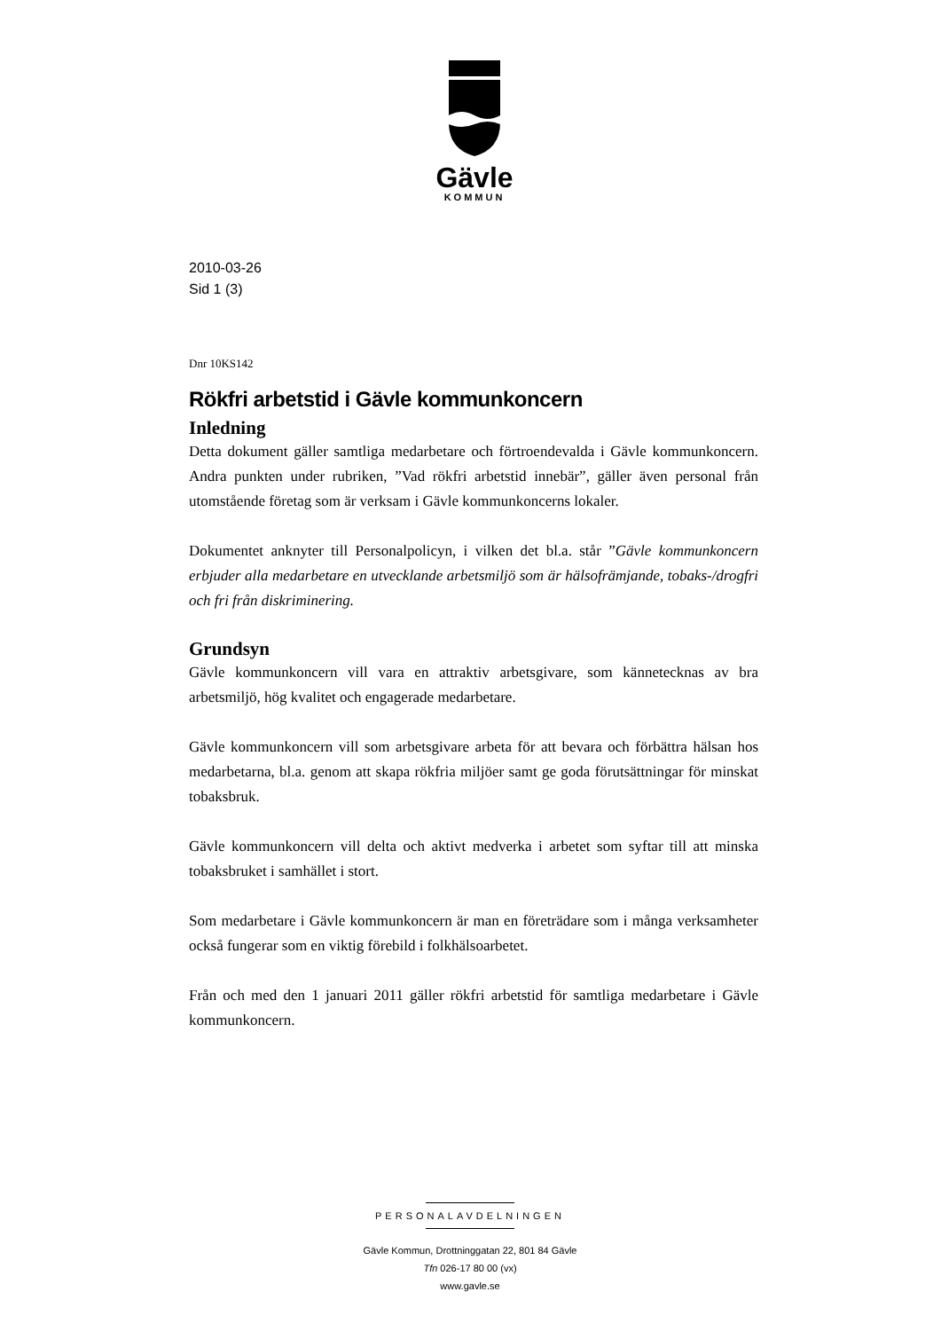Gävle
KOMMUN
2010-03-26
Sid 1 (3)
Dnr 10KS142
Rökfri arbetstid i Gävle kommunkoncern
Inledning
Detta dokument gäller samtliga medarbetare och förtroendevalda i Gävle kommunkoncern. Andra punkten under rubriken, ”Vad rökfri arbetstid innebär”, gäller även personal från utomstående företag som är verksam i Gävle kommunkoncerns lokaler.
Dokumentet anknyter till Personalpolicyn, i vilken det bl.a. står ”Gävle kommunkoncern erbjuder alla medarbetare en utvecklande arbetsmiljö som är hälsofrämjande, tobaks-/drogfri och fri från diskriminering.
Grundsyn
Gävle kommunkoncern vill vara en attraktiv arbetsgivare, som kännetecknas av bra arbetsmiljö, hög kvalitet och engagerade medarbetare.
Gävle kommunkoncern vill som arbetsgivare arbeta för att bevara och förbättra hälsan hos medarbetarna, bl.a. genom att skapa rökfria miljöer samt ge goda förutsättningar för minskat tobaksbruk.
Gävle kommunkoncern vill delta och aktivt medverka i arbetet som syftar till att minska tobaksbruket i samhället i stort.
Som medarbetare i Gävle kommunkoncern är man en företrädare som i många verksamheter också fungerar som en viktig förebild i folkhälsoarbetet.
Från och med den 1 januari 2011 gäller rökfri arbetstid för samtliga medarbetare i Gävle kommunkoncern.
PERSONALAVDELNINGEN
Gävle Kommun, Drottninggatan 22, 801 84 Gävle
Tfn 026-17 80 00 (vx)
www.gavle.se